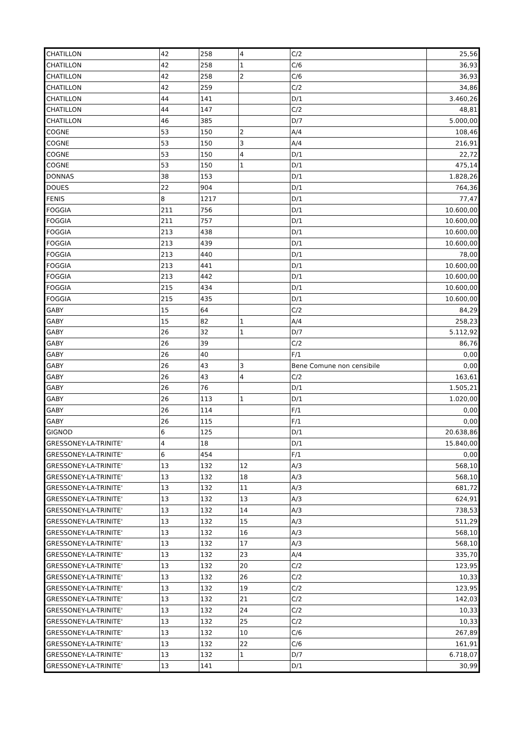| CHATILLON | 42 | 258 | 4 | C/2 | 25,56 |
| CHATILLON | 42 | 258 | 1 | C/6 | 36,93 |
| CHATILLON | 42 | 258 | 2 | C/6 | 36,93 |
| CHATILLON | 42 | 259 | | C/2 | 34,86 |
| CHATILLON | 44 | 141 | | D/1 | 3.460,26 |
| CHATILLON | 44 | 147 | | C/2 | 48,81 |
| CHATILLON | 46 | 385 | | D/7 | 5.000,00 |
| COGNE | 53 | 150 | 2 | A/4 | 108,46 |
| COGNE | 53 | 150 | 3 | A/4 | 216,91 |
| COGNE | 53 | 150 | 4 | D/1 | 22,72 |
| COGNE | 53 | 150 | 1 | D/1 | 475,14 |
| DONNAS | 38 | 153 | | D/1 | 1.828,26 |
| DOUES | 22 | 904 | | D/1 | 764,36 |
| FENIS | 8 | 1217 | | D/1 | 77,47 |
| FOGGIA | 211 | 756 | | D/1 | 10.600,00 |
| FOGGIA | 211 | 757 | | D/1 | 10.600,00 |
| FOGGIA | 213 | 438 | | D/1 | 10.600,00 |
| FOGGIA | 213 | 439 | | D/1 | 10.600,00 |
| FOGGIA | 213 | 440 | | D/1 | 78,00 |
| FOGGIA | 213 | 441 | | D/1 | 10.600,00 |
| FOGGIA | 213 | 442 | | D/1 | 10.600,00 |
| FOGGIA | 215 | 434 | | D/1 | 10.600,00 |
| FOGGIA | 215 | 435 | | D/1 | 10.600,00 |
| GABY | 15 | 64 | | C/2 | 84,29 |
| GABY | 15 | 82 | 1 | A/4 | 258,23 |
| GABY | 26 | 32 | 1 | D/7 | 5.112,92 |
| GABY | 26 | 39 | | C/2 | 86,76 |
| GABY | 26 | 40 | | F/1 | 0,00 |
| GABY | 26 | 43 | 3 | Bene Comune non censibile | 0,00 |
| GABY | 26 | 43 | 4 | C/2 | 163,61 |
| GABY | 26 | 76 | | D/1 | 1.505,21 |
| GABY | 26 | 113 | 1 | D/1 | 1.020,00 |
| GABY | 26 | 114 | | F/1 | 0,00 |
| GABY | 26 | 115 | | F/1 | 0,00 |
| GIGNOD | 6 | 125 | | D/1 | 20.638,86 |
| GRESSONEY-LA-TRINITE' | 4 | 18 | | D/1 | 15.840,00 |
| GRESSONEY-LA-TRINITE' | 6 | 454 | | F/1 | 0,00 |
| GRESSONEY-LA-TRINITE' | 13 | 132 | 12 | A/3 | 568,10 |
| GRESSONEY-LA-TRINITE' | 13 | 132 | 18 | A/3 | 568,10 |
| GRESSONEY-LA-TRINITE' | 13 | 132 | 11 | A/3 | 681,72 |
| GRESSONEY-LA-TRINITE' | 13 | 132 | 13 | A/3 | 624,91 |
| GRESSONEY-LA-TRINITE' | 13 | 132 | 14 | A/3 | 738,53 |
| GRESSONEY-LA-TRINITE' | 13 | 132 | 15 | A/3 | 511,29 |
| GRESSONEY-LA-TRINITE' | 13 | 132 | 16 | A/3 | 568,10 |
| GRESSONEY-LA-TRINITE' | 13 | 132 | 17 | A/3 | 568,10 |
| GRESSONEY-LA-TRINITE' | 13 | 132 | 23 | A/4 | 335,70 |
| GRESSONEY-LA-TRINITE' | 13 | 132 | 20 | C/2 | 123,95 |
| GRESSONEY-LA-TRINITE' | 13 | 132 | 26 | C/2 | 10,33 |
| GRESSONEY-LA-TRINITE' | 13 | 132 | 19 | C/2 | 123,95 |
| GRESSONEY-LA-TRINITE' | 13 | 132 | 21 | C/2 | 142,03 |
| GRESSONEY-LA-TRINITE' | 13 | 132 | 24 | C/2 | 10,33 |
| GRESSONEY-LA-TRINITE' | 13 | 132 | 25 | C/2 | 10,33 |
| GRESSONEY-LA-TRINITE' | 13 | 132 | 10 | C/6 | 267,89 |
| GRESSONEY-LA-TRINITE' | 13 | 132 | 22 | C/6 | 161,91 |
| GRESSONEY-LA-TRINITE' | 13 | 132 | 1 | D/7 | 6.718,07 |
| GRESSONEY-LA-TRINITE' | 13 | 141 | | D/1 | 30,99 |